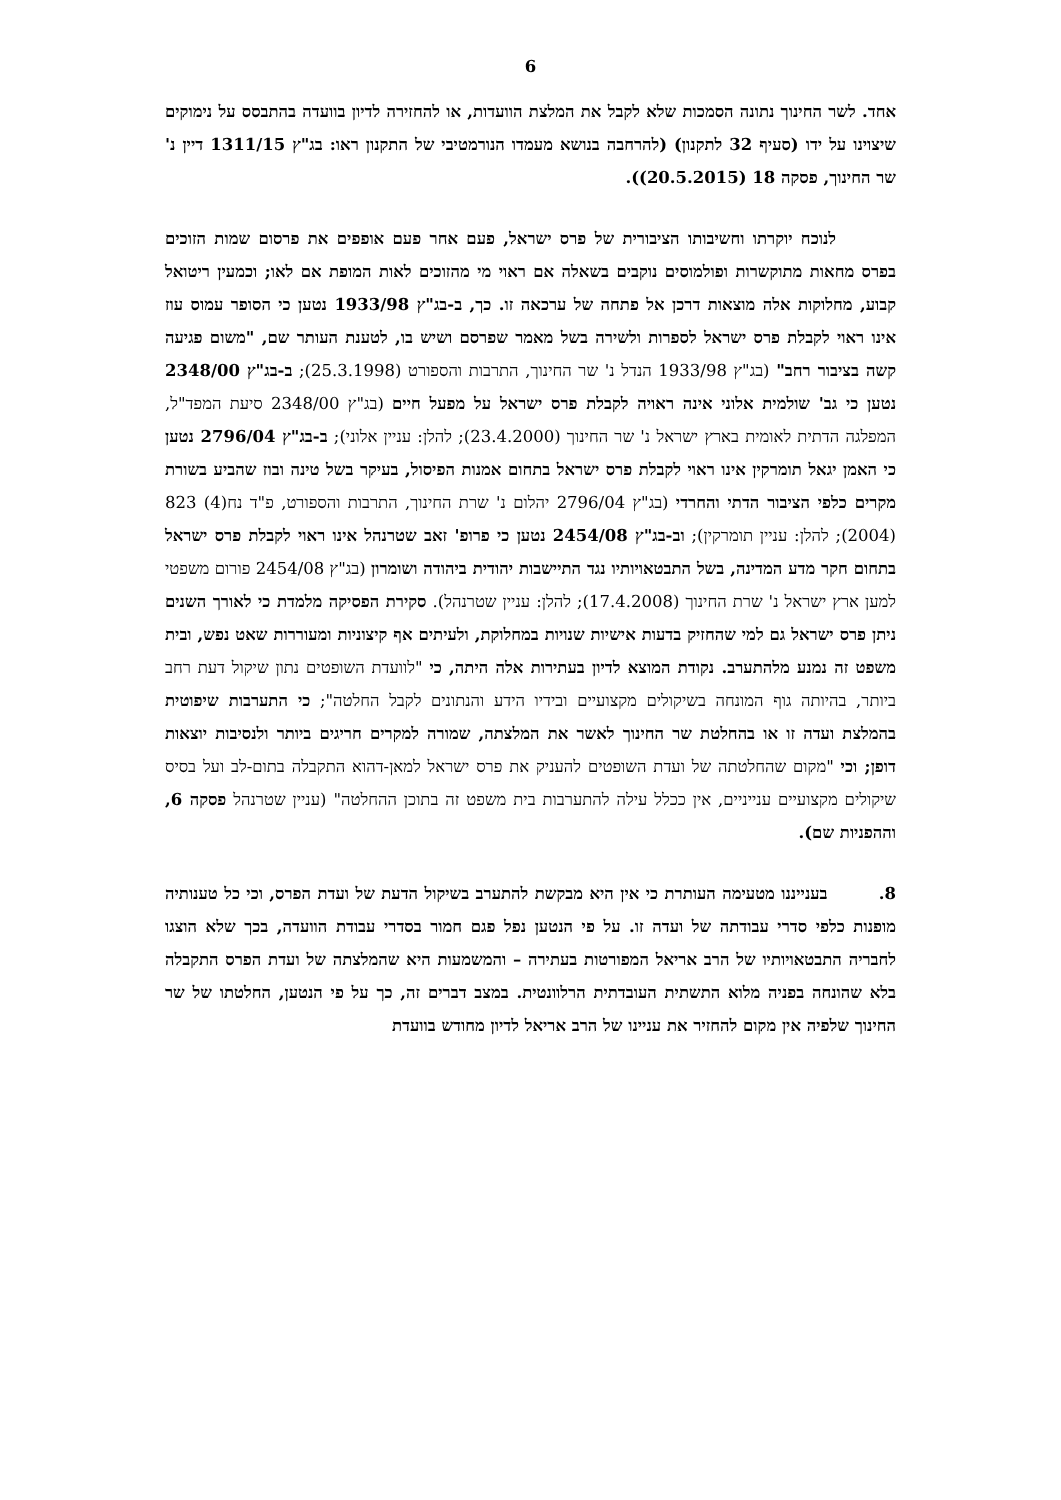6
אחד. לשר החינוך נתונה הסמכות שלא לקבל את המלצת הוועדות, או להחזירה לדיון בוועדה בהתבסס על נימוקים שיצוינו על ידו (סעיף 32 לתקנון) (להרחבה בנושא מעמדו הנורמטיבי של התקנון ראו: בג"ץ 1311/15 דיין נ' שר החינוך, פסקה 18 (20.5.2015)).
לנוכח יוקרתו וחשיבותו הציבורית של פרס ישראל, פעם אחר פעם אופפים את פרסום שמות הזוכים בפרס מחאות מתוקשרות ופולמוסים נוקבים בשאלה אם ראוי מי מהזוכים לאות המופת אם לאו; וכמעין ריטואל קבוע, מחלוקות אלה מוצאות דרכן אל פתחה של ערכאה זו. כך, ב-בג"ץ 1933/98 נטען כי הסופר עמוס עוז אינו ראוי לקבלת פרס ישראל לספרות ולשירה בשל מאמר שפרסם ושיש בו, לטענת העותר שם, "משום פגיעה קשה בציבור רחב" (בג"ץ 1933/98 הנדל נ' שר החינוך, התרבות והספורט (25.3.1998); ב-בג"ץ 2348/00 נטען כי גב' שולמית אלוני אינה ראויה לקבלת פרס ישראל על מפעל חיים (בג"ץ 2348/00 סיעת המפד"ל, המפלגה הדתית לאומית בארץ ישראל נ' שר החינוך (23.4.2000); להלן: עניין אלוני); ב-בג"ץ 2796/04 נטען כי האמן יגאל תומרקין אינו ראוי לקבלת פרס ישראל בתחום אמנות הפיסול, בעיקר בשל טינה ובוז שהביע בשורת מקרים כלפי הציבור הדתי והחרדי (בג"ץ 2796/04 יהלום נ' שרת החינוך, התרבות והספורט, פ"ד נח(4) 823 (2004); להלן: עניין תומרקין); וב-בג"ץ 2454/08 נטען כי פרופ' זאב שטרנהל אינו ראוי לקבלת פרס ישראל בתחום חקר מדע המדינה, בשל התבטאויותיו נגד התיישבות יהודית ביהודה ושומרון (בג"ץ 2454/08 פורום משפטי למען ארץ ישראל נ' שרת החינוך (17.4.2008); להלן: עניין שטרנהל). סקירת הפסיקה מלמדת כי לאורך השנים ניתן פרס ישראל גם למי שהחזיק בדעות אישיות שנויות במחלוקת, ולעיתים אף קיצוניות ומעוררות שאט נפש, ובית משפט זה נמנע מלהתערב. נקודת המוצא לדיון בעתירות אלה היתה, כי "לוועדת השופטים נתון שיקול דעת רחב ביותר, בהיותה גוף המונחה בשיקולים מקצועיים ובידיו הידע והנתונים לקבל החלטה"; כי התערבות שיפוטית בהמלצת ועדה זו או בהחלטת שר החינוך לאשר את המלצתה, שמורה למקרים חריגים ביותר ולנסיבות יוצאות דופן; וכי "מקום שהחלטתה של ועדת השופטים להעניק את פרס ישראל למאן-דהוא התקבלה בתום-לב ועל בסיס שיקולים מקצועיים ענייניים, אין ככלל עילה להתערבות בית משפט זה בתוכן ההחלטה" (עניין שטרנהל פסקה 6, וההפניות שם).
8. בענייננו מטעימה העותרת כי אין היא מבקשת להתערב בשיקול הדעת של ועדת הפרס, וכי כל טענותיה מופנות כלפי סדרי עבודתה של ועדה זו. על פי הנטען נפל פגם חמור בסדרי עבודת הוועדה, בכך שלא הוצגו לחבריה התבטאויותיו של הרב אריאל המפורטות בעתירה – והמשמעות היא שהמלצתה של ועדת הפרס התקבלה בלא שהונחה בפניה מלוא התשתית העובדתית הרלוונטית. במצב דברים זה, כך על פי הנטען, החלטתו של שר החינוך שלפיה אין מקום להחזיר את עניינו של הרב אריאל לדיון מחודש בוועדת